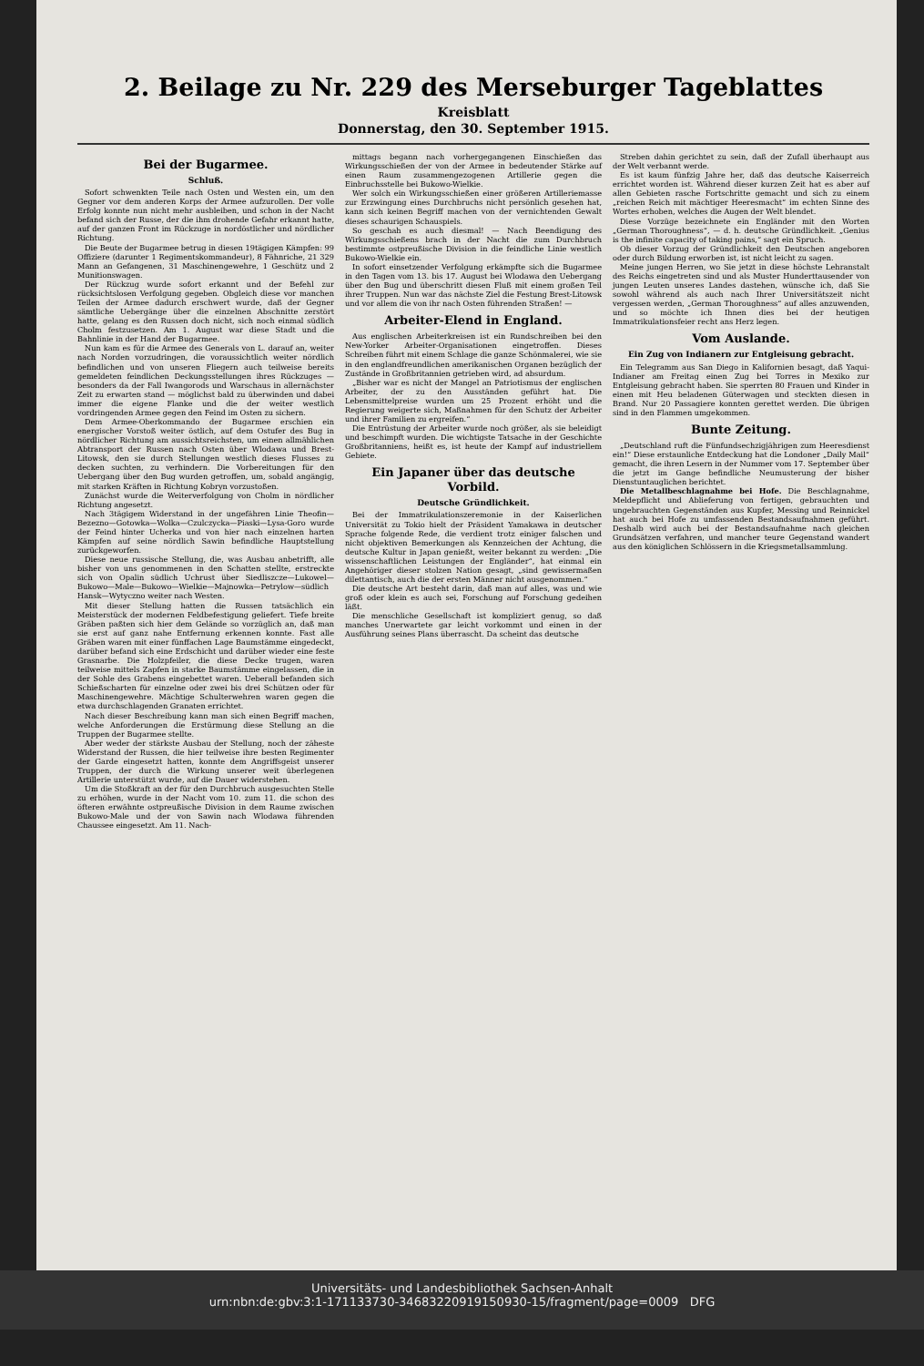2. Beilage zu Nr. 229 des Merseburger Tageblattes
Kreisblatt
Donnerstag, den 30. September 1915.
Bei der Bugarmee.
Schluß.
Sofort schwenkten Teile nach Osten und Westen ein, um den Gegner vor dem anderen Korps der Armee aufzurollen. Der volle Erfolg konnte nun nicht mehr ausbleiben, und schon in der Nacht befand sich der Russe, der die ihm drohende Gefahr erkannt hatte, auf der ganzen Front im Rückzuge in nordöstlicher und nördlicher Richtung.
Die Beute der Bugarmee betrug in diesen 19tägigen Kämpfen: 99 Offiziere (darunter 1 Regimentskommandeur), 8 Fähnriche, 21 329 Mann an Gefangenen, 31 Maschinengewehre, 1 Geschütz und 2 Munitionswagen.
Der Rückzug wurde sofort erkannt und der Befehl zur rücksichtslosen Verfolgung gegeben. Obgleich diese vor manchen Teilen der Armee dadurch erschwert wurde, daß der Gegner sämtliche Uebergänge über die einzelnen Abschnitte zerstört hatte, gelang es den Russen doch nicht, sich noch einmal südlich Cholm festzusetzen. Am 1. August war diese Stadt und die Bahnlinie in der Hand der Bugarmee.
Nun kam es für die Armee des Generals von L. darauf an, weiter nach Norden vorzudringen, die voraussichtlich weiter nördlich befindlichen und von unseren Fliegern auch teilweise bereits gemeldeten feindlichen Deckungsstellungen ihres Rückzuges — besonders da der Fall Iwangorods und Warschaus in allernächster Zeit zu erwarten stand — möglichst bald zu überwinden und dabei immer die eigene Flanke und die der weiter westlich vordringenden Armee gegen den Feind im Osten zu sichern.
Dem Armee-Oberkommando der Bugarmee erschien ein energischer Vorstoß weiter östlich, auf dem Ostufer des Bug in nördlicher Richtung am aussichtsreichsten, um einen allmählichen Abtransport der Russen nach Osten über Wlodawa und Brest-Litowsk, den sie durch Stellungen westlich dieses Flusses zu decken suchten, zu verhindern. Die Vorbereitungen für den Uebergang über den Bug wurden getroffen, um, sobald angängig, mit starken Kräften in Richtung Kobryn vorzustoßen.
Zunächst wurde die Weiterverfolgung von Cholm in nördlicher Richtung angesetzt.
Nach 3tägigem Widerstand in der ungefähren Linie Theofin—Bezezno—Gotowka—Wolka—Czulczycka—Piaski—Lysa-Goro wurde der Feind hinter Ucherka und von hier nach einzelnen harten Kämpfen auf seine nördlich Sawin befindliche Hauptstellung zurückgeworfen.
Diese neue russische Stellung, die, was Ausbau anbetrifft, alle bisher von uns genommenen in den Schatten stellte, erstreckte sich von Opalin südlich Uchrust über Siedliszcze—Lukowel—Bukowo—Male—Bukowo—Wielkie—Majnowka—Petrylow—südlich Hansk—Wytyczno weiter nach Westen.
Mit dieser Stellung hatten die Russen tatsächlich ein Meisterstück der modernen Feldbefestigung geliefert. Tiefe breite Gräben paßten sich hier dem Gelände so vorzüglich an, daß man sie erst auf ganz nahe Entfernung erkennen konnte. Fast alle Gräben waren mit einer fünffachen Lage Baumstämme eingedeckt, darüber befand sich eine Erdschicht und darüber wieder eine feste Grasnarbe. Die Holzpfeiler, die diese Decke trugen, waren teilweise mittels Zapfen in starke Baumstämme eingelassen, die in der Sohle des Grabens eingebettet waren. Ueberall befanden sich Schießscharten für einzelne oder zwei bis drei Schützen oder für Maschinengewehre. Mächtige Schulterwehren waren gegen die etwa durchschlagenden Granaten errichtet.
Nach dieser Beschreibung kann man sich einen Begriff machen, welche Anforderungen die Erstürmung diese Stellung an die Truppen der Bugarmee stellte.
Aber weder der stärkste Ausbau der Stellung, noch der zäheste Widerstand der Russen, die hier teilweise ihre besten Regimenter der Garde eingesetzt hatten, konnte dem Angriffsgeist unserer Truppen, der durch die Wirkung unserer weit überlegenen Artillerie unterstützt wurde, auf die Dauer widerstehen.
Um die Stoßkraft an der für den Durchbruch ausgesuchten Stelle zu erhöhen, wurde in der Nacht vom 10. zum 11. die schon des öfteren erwähnte ostpreußische Division in dem Raume zwischen Bukowo-Male und der von Sawin nach Wlodawa führenden Chaussee eingesetzt. Am 11. Nach-
mittags begann nach vorhergegangenen Einschießen das Wirkungsschießen der von der Armee in bedeutender Stärke auf einen Raum zusammengezogenen Artillerie gegen die Einbruchsstelle bei Bukowo-Wielkie.
Wer solch ein Wirkungsschießen einer größeren Artilleriemasse zur Erzwingung eines Durchbruchs nicht persönlich gesehen hat, kann sich keinen Begriff machen von der vernichtenden Gewalt dieses schaurigen Schauspiels.
So geschah es auch diesmal! — Nach Beendigung des Wirkungsschießens brach in der Nacht die zum Durchbruch bestimmte ostpreußische Division in die feindliche Linie westlich Bukowo-Wielkie ein.
In sofort einsetzender Verfolgung erkämpfte sich die Bugarmee in den Tagen vom 13. bis 17. August bei Wlodawa den Uebergang über den Bug und überschritt diesen Fluß mit einem großen Teil ihrer Truppen. Nun war das nächste Ziel die Festung Brest-Litowsk und vor allem die von ihr nach Osten führenden Straßen! —
Arbeiter-Elend in England.
Aus englischen Arbeiterkreisen ist ein Rundschreiben bei den New-Yorker Arbeiter-Organisationen eingetroffen. Dieses Schreiben führt mit einem Schlage die ganze Schönmalerei, wie sie in den englandfreundlichen amerikanischen Organen bezüglich der Zustände in Großbritannien getrieben wird, ad absurdum.
„Bisher war es nicht der Mangel an Patriotismus der englischen Arbeiter, der zu den Ausständen geführt hat. Die Lebensmittelpreise wurden um 25 Prozent erhöht und die Regierung weigerte sich, Maßnahmen für den Schutz der Arbeiter und ihrer Familien zu ergreifen.“
Die Entrüstung der Arbeiter wurde noch größer, als sie beleidigt und beschimpft wurden. Die wichtigste Tatsache in der Geschichte Großbritanniens, heißt es, ist heute der Kampf auf industriellem Gebiete.
Ein Japaner über das deutsche Vorbild.
Deutsche Gründlichkeit.
Bei der Immatrikulationszeremonie in der Kaiserlichen Universität zu Tokio hielt der Präsident Yamakawa in deutscher Sprache folgende Rede, die verdient trotz einiger falschen und nicht objektiven Bemerkungen als Kennzeichen der Achtung, die deutsche Kultur in Japan genießt, weiter bekannt zu werden: „Die wissenschaftlichen Leistungen der Engländer“, hat einmal ein Angehöriger dieser stolzen Nation gesagt, „sind gewissermaßen dilettantisch, auch die der ersten Männer nicht ausgenommen.“
Die deutsche Art besteht darin, daß man auf alles, was und wie groß oder klein es auch sei, Forschung auf Forschung gedeihen läßt.
Die menschliche Gesellschaft ist kompliziert genug, so daß manches Unerwartete gar leicht vorkommt und einen in der Ausführung seines Plans überrascht. Da scheint das deutsche
Streben dahin gerichtet zu sein, daß der Zufall überhaupt aus der Welt verbannt werde.
Es ist kaum fünfzig Jahre her, daß das deutsche Kaiserreich errichtet worden ist. Während dieser kurzen Zeit hat es aber auf allen Gebieten rasche Fortschritte gemacht und sich zu einem „reichen Reich mit mächtiger Heeresmacht“ im echten Sinne des Wortes erhoben, welches die Augen der Welt blendet.
Diese Vorzüge bezeichnete ein Engländer mit den Worten „German Thoroughness“, — d. h. deutsche Gründlichkeit. „Genius is the infinite capacity of taking pains,“ sagt ein Spruch.
Ob dieser Vorzug der Gründlichkeit den Deutschen angeboren oder durch Bildung erworben ist, ist nicht leicht zu sagen.
Meine jungen Herren, wo Sie jetzt in diese höchste Lehranstalt des Reichs eingetreten sind und als Muster Hunderttausender von jungen Leuten unseres Landes dastehen, wünsche ich, daß Sie sowohl während als auch nach Ihrer Universitätszeit nicht vergessen werden, „German Thoroughness“ auf alles anzuwenden, und so möchte ich Ihnen dies bei der heutigen Immatrikulationsfeier recht ans Herz legen.
Vom Auslande.
Ein Zug von Indianern zur Entgleisung gebracht.
Ein Telegramm aus San Diego in Kalifornien besagt, daß Yaqui-Indianer am Freitag einen Zug bei Torres in Mexiko zur Entgleisung gebracht haben. Sie sperrten 80 Frauen und Kinder in einen mit Heu beladenen Güterwagen und steckten diesen in Brand. Nur 20 Passagiere konnten gerettet werden. Die übrigen sind in den Flammen umgekommen.
Bunte Zeitung.
„Deutschland ruft die Fünfundsechzigjährigen zum Heeresdienst ein!“ Diese erstaunliche Entdeckung hat die Londoner „Daily Mail“ gemacht, die ihren Lesern in der Nummer vom 17. September über die jetzt im Gange befindliche Neumusterung der bisher Dienstuntauglichen berichtet.
Die Metallbeschlagnahme bei Hofe. Die Beschlagnahme, Meldepflicht und Ablieferung von fertigen, gebrauchten und ungebrauchten Gegenständen aus Kupfer, Messing und Reinnickel hat auch bei Hofe zu umfassenden Bestandsaufnahmen geführt. Deshalb wird auch bei der Bestandsaufnahme nach gleichen Grundsätzen verfahren, und mancher teure Gegenstand wandert aus den königlichen Schlössern in die Kriegsmetallsammlung.
Universitäts- und Landesbibliothek Sachsen-Anhalt
urn:nbn:de:gbv:3:1-171133730-34683220919150930-15/fragment/page=0009 DFG